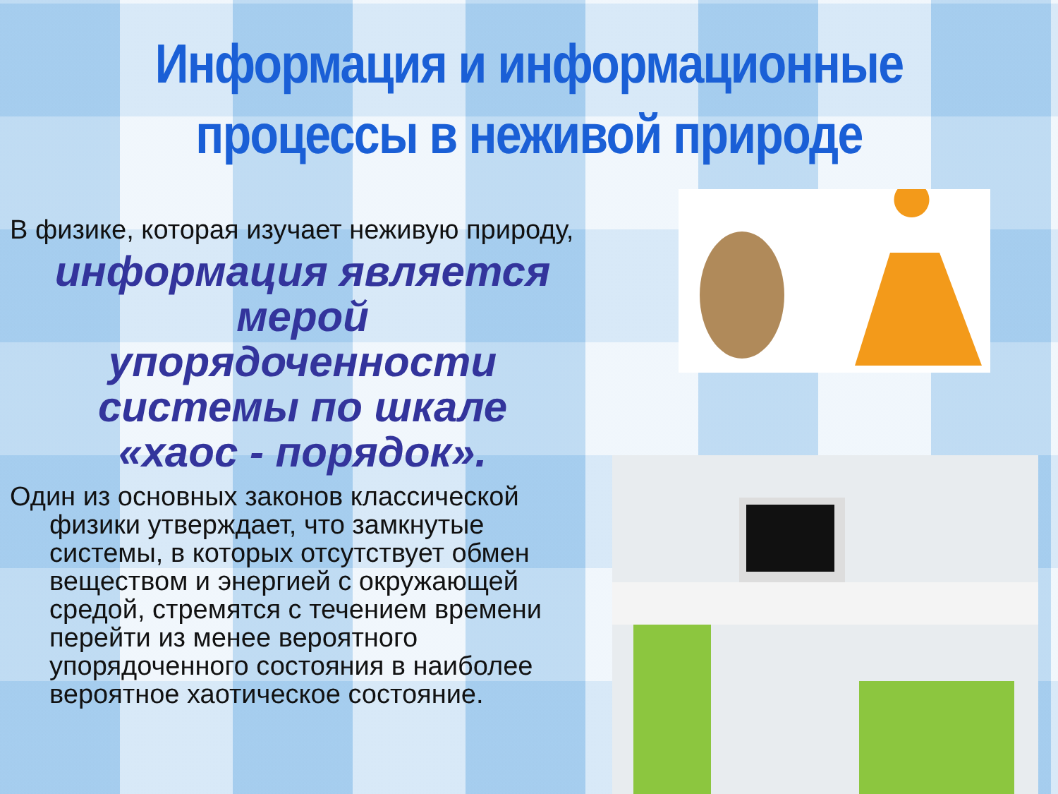Информация и информационные
процессы в неживой природе
В физике, которая изучает неживую природу,
информация является
мерой
упорядоченности
системы по шкале
«хаос - порядок».
Один из основных законов классической физики утверждает, что замкнутые системы, в которых отсутствует обмен веществом и энергией с окружающей средой, стремятся с течением времени перейти из менее вероятного упорядоченного состояния в наиболее вероятное хаотическое состояние.